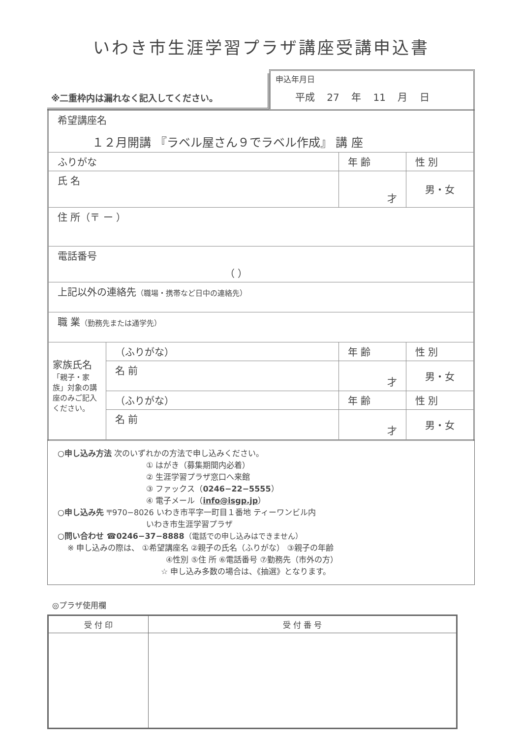いわき市生涯学習プラザ講座受講申込書
※二重枠内は漏れなく記入してください。
申込年月日
平成 27 年 11 月 日
| 希望講座名 １２月開講 『ラベル屋さん９でラベル作成』 講 座 | | | |
| ふりがな | | 年 齢 | 性 別 |
| 氏 名 | | 才 | 男・女 |
| 住 所（〒 ー ） | | | |
| 電話番号 （ ） | | | |
| 上記以外の連絡先 （職場・携帯など日中の連絡先） | | | |
| 職 業 （勤務先または通学先） | | | |
| 家族氏名 「親子・家族」対象の講座のみご記入ください。 | （ふりがな） | 年 齢 | 性 別 |
| | 名 前 | 才 | 男・女 |
| | （ふりがな） | 年 齢 | 性 別 |
| | 名 前 | 才 | 男・女 |
○申し込み方法 次のいずれかの方法で申し込みください。
① はがき（募集期間内必着）
② 生涯学習プラザ窓口へ来館
③ ファックス（0246−22−5555）
④ 電子メール（info@isgp.jp）
○申し込み先 〒970−8026 いわき市平字一町目１番地 ティーワンビル内
いわき市生涯学習プラザ
○問い合わせ ☎0246−37−8888（電話での申し込みはできません）
※ 申し込みの際は、 ①希望講座名 ②親子の氏名（ふりがな） ③親子の年齢
④性別 ⑤住 所 ⑥電話番号 ⑦勤務先（市外の方）
☆ 申し込み多数の場合は、《抽選》となります。
◎プラザ使用欄
| 受 付 印 | 受 付 番 号 |
| --- | --- |